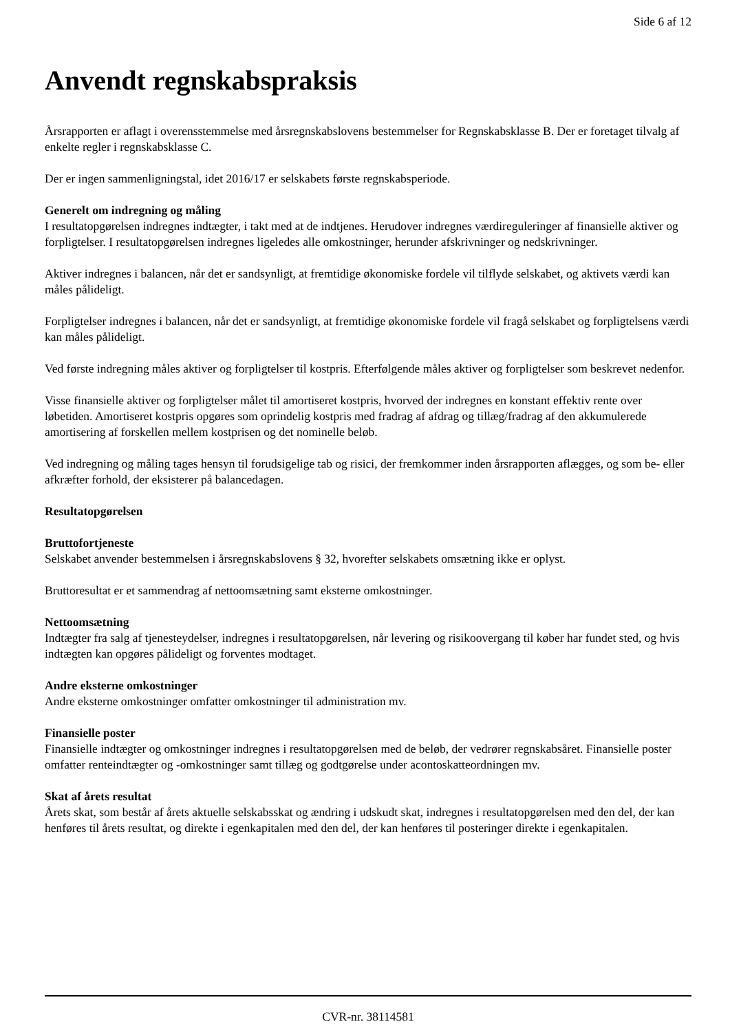Side 6 af 12
Anvendt regnskabspraksis
Årsrapporten er aflagt i overensstemmelse med årsregnskabslovens bestemmelser for Regnskabsklasse B. Der er foretaget tilvalg af enkelte regler i regnskabsklasse C.
Der er ingen sammenligningstal, idet 2016/17 er selskabets første regnskabsperiode.
Generelt om indregning og måling
I resultatopgørelsen indregnes indtægter, i takt med at de indtjenes. Herudover indregnes værdireguleringer af finansielle aktiver og forpligtelser. I resultatopgørelsen indregnes ligeledes alle omkostninger, herunder afskrivninger og nedskrivninger.
Aktiver indregnes i balancen, når det er sandsynligt, at fremtidige økonomiske fordele vil tilflyde selskabet, og aktivets værdi kan måles pålideligt.
Forpligtelser indregnes i balancen, når det er sandsynligt, at fremtidige økonomiske fordele vil fragå selskabet og forpligtelsens værdi kan måles pålideligt.
Ved første indregning måles aktiver og forpligtelser til kostpris. Efterfølgende måles aktiver og forpligtelser som beskrevet nedenfor.
Visse finansielle aktiver og forpligtelser målet til amortiseret kostpris, hvorved der indregnes en konstant effektiv rente over løbetiden. Amortiseret kostpris opgøres som oprindelig kostpris med fradrag af afdrag og tillæg/fradrag af den akkumulerede amortisering af forskellen mellem kostprisen og det nominelle beløb.
Ved indregning og måling tages hensyn til forudsigelige tab og risici, der fremkommer inden årsrapporten aflægges, og som be- eller afkræfter forhold, der eksisterer på balancedagen.
Resultatopgørelsen
Bruttofortjeneste
Selskabet anvender bestemmelsen i årsregnskabslovens § 32, hvorefter selskabets omsætning ikke er oplyst.
Bruttoresultat er et sammendrag af nettoomsætning samt eksterne omkostninger.
Nettoomsætning
Indtægter fra salg af tjenesteydelser, indregnes i resultatopgørelsen, når levering og risikoovergang til køber har fundet sted, og hvis indtægten kan opgøres pålideligt og forventes modtaget.
Andre eksterne omkostninger
Andre eksterne omkostninger omfatter omkostninger til administration mv.
Finansielle poster
Finansielle indtægter og omkostninger indregnes i resultatopgørelsen med de beløb, der vedrører regnskabsåret. Finansielle poster omfatter renteindtægter og -omkostninger samt tillæg og godtgørelse under acontoskatteordningen mv.
Skat af årets resultat
Årets skat, som består af årets aktuelle selskabsskat og ændring i udskudt skat, indregnes i resultatopgørelsen med den del, der kan henføres til årets resultat, og direkte i egenkapitalen med den del, der kan henføres til posteringer direkte i egenkapitalen.
CVR-nr. 38114581